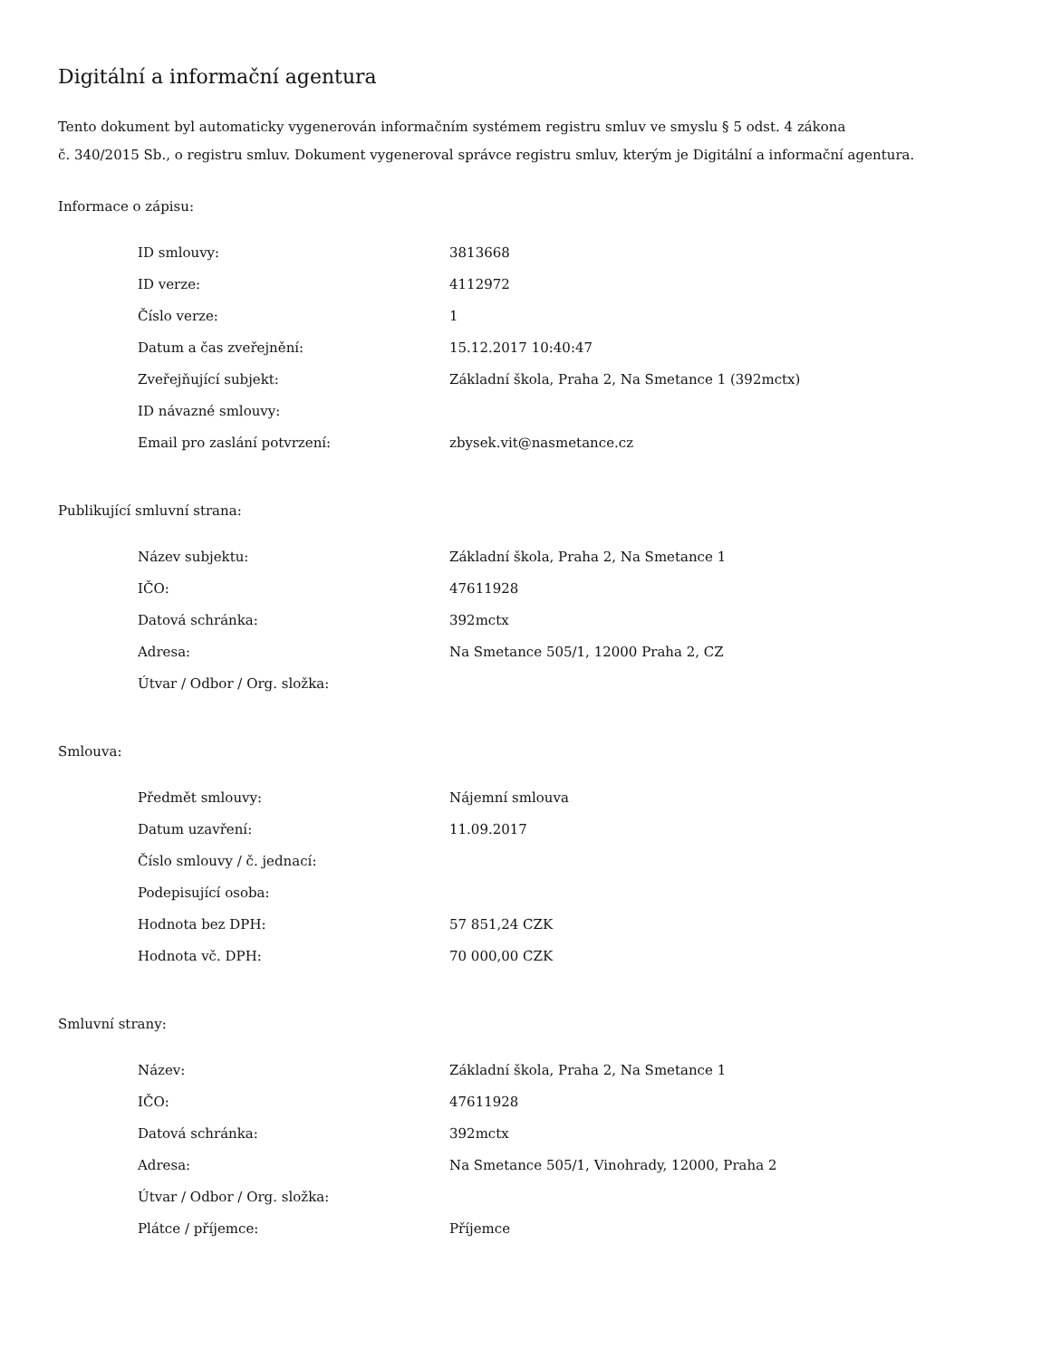Digitální a informační agentura
Tento dokument byl automaticky vygenerován informačním systémem registru smluv ve smyslu § 5 odst. 4 zákona
č. 340/2015 Sb., o registru smluv. Dokument vygeneroval správce registru smluv, kterým je Digitální a informační agentura.
Informace o zápisu:
| ID smlouvy: | 3813668 |
| ID verze: | 4112972 |
| Číslo verze: | 1 |
| Datum a čas zveřejnění: | 15.12.2017 10:40:47 |
| Zveřejňující subjekt: | Základní škola, Praha 2, Na Smetance 1 (392mctx) |
| ID návazné smlouvy: | |
| Email pro zaslání potvrzení: | zbysek.vit@nasmetance.cz |
Publikující smluvní strana:
| Název subjektu: | Základní škola, Praha 2, Na Smetance 1 |
| IČO: | 47611928 |
| Datová schránka: | 392mctx |
| Adresa: | Na Smetance 505/1, 12000 Praha 2, CZ |
| Útvar / Odbor / Org. složka: | |
Smlouva:
| Předmět smlouvy: | Nájemní smlouva |
| Datum uzavření: | 11.09.2017 |
| Číslo smlouvy / č. jednací: | |
| Podepisující osoba: | |
| Hodnota bez DPH: | 57 851,24 CZK |
| Hodnota vč. DPH: | 70 000,00 CZK |
Smluvní strany:
| Název: | Základní škola, Praha 2, Na Smetance 1 |
| IČO: | 47611928 |
| Datová schránka: | 392mctx |
| Adresa: | Na Smetance 505/1, Vinohrady, 12000, Praha 2 |
| Útvar / Odbor / Org. složka: | |
| Plátce / příjemce: | Příjemce |